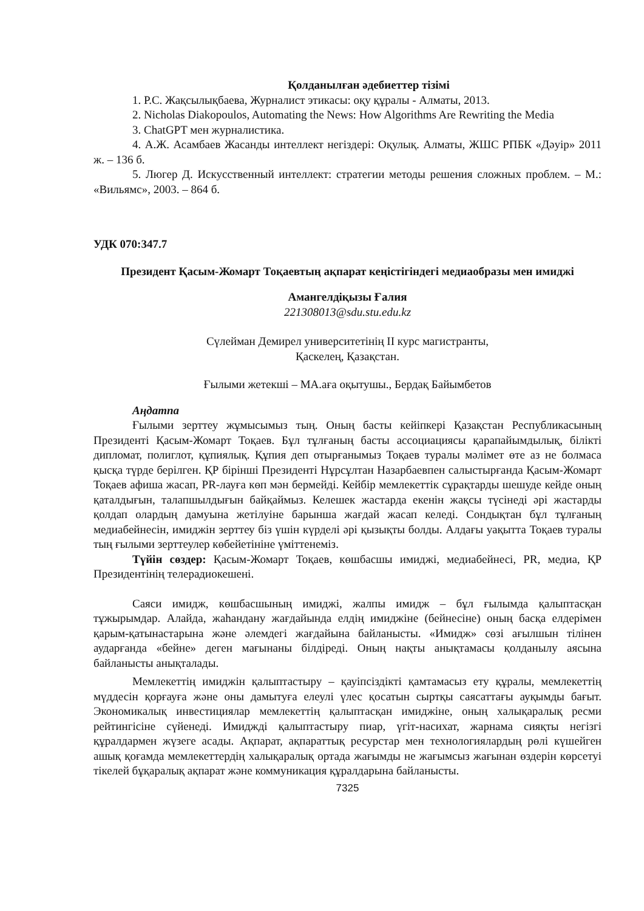Қолданылған әдебиеттер тізімі
1. Р.С. Жақсылықбаева, Журналист этикасы: оқу құралы - Алматы, 2013.
2. Nicholas Diakopoulos, Automating the News: How Algorithms Are Rewriting the Media
3. ChatGPT мен журналистика.
4. А.Ж. Асамбаев Жасанды интеллект негіздері: Оқулық. Алматы, ЖШС РПБК «Дәуір» 2011 ж. – 136 б.
5. Люгер Д. Искусственный интеллект: стратегии методы решения сложных проблем. – М.: «Вильямс», 2003. – 864 б.
УДК 070:347.7
Президент Қасым-Жомарт Тоқаевтың ақпарат кеңістігіндегі медиаобразы мен имиджі
Амангелдіқызы Ғалия
221308013@sdu.stu.edu.kz
Сүлейман Демирел университетінің ІІ курс магистранты,
Қаскелең, Қазақстан.
Ғылыми жетекші – МА.аға оқытушы., Бердақ Байымбетов
Аңдатпа
Ғылыми зерттеу жұмысымыз тың. Оның басты кейіпкері Қазақстан Республикасының Президенті Қасым-Жомарт Тоқаев. Бұл тұлғаның басты ассоциациясы қарапайымдылық, білікті дипломат, полиглот, құпиялық. Құпия деп отырғанымыз Тоқаев туралы мәлімет өте аз не болмаса қысқа түрде берілген. ҚР бірінші Президенті Нұрсұлтан Назарбаевпен салыстырғанда Қасым-Жомарт Тоқаев афиша жасап, PR-лауға көп мән бермейді. Кейбір мемлекеттік сұрақтарды шешуде кейде оның қаталдығын, талапшылдығын байқаймыз. Келешек жастарда екенін жақсы түсінеді әрі жастарды қолдап олардың дамуына жетілуіне барынша жағдай жасап келеді. Сондықтан бұл тұлғаның медиабейнесін, имиджін зерттеу біз үшін күрделі әрі қызықты болды. Алдағы уақытта Тоқаев туралы тың ғылыми зерттеулер көбейетініне үміттенеміз.
Түйін сөздер: Қасым-Жомарт Тоқаев, көшбасшы имиджі, медиабейнесі, PR, медиа, ҚР Президентінің телерадиокешені.
Саяси имидж, көшбасшының имиджі, жалпы имидж – бұл ғылымда қалыптасқан тұжырымдар. Алайда, жаһандану жағдайында елдің имиджіне (бейнесіне) оның басқа елдерімен қарым-қатынастарына және әлемдегі жағдайына байланысты. «Имидж» сөзі ағылшын тілінен аударғанда «бейне» деген мағынаны білдіреді. Оның нақты анықтамасы қолданылу аясына байланысты анықталады.
Мемлекеттің имиджін қалыптастыру – қауіпсіздікті қамтамасыз ету құралы, мемлекеттің мүддесін қорғауға және оны дамытуға елеулі үлес қосатын сыртқы саясаттағы ауқымды бағыт. Экономикалық инвестициялар мемлекеттің қалыптасқан имиджіне, оның халықаралық ресми рейтингісіне сүйенеді. Имиджді қалыптастыру пиар, үгіт-насихат, жарнама сияқты негізгі құралдармен жүзеге асады. Ақпарат, ақпараттық ресурстар мен технологиялардың рөлі күшейген ашық қоғамда мемлекеттердің халықаралық ортада жағымды не жағымсыз жағынан өздерін көрсетуі тікелей бұқаралық ақпарат және коммуникация құралдарына байланысты.
7325